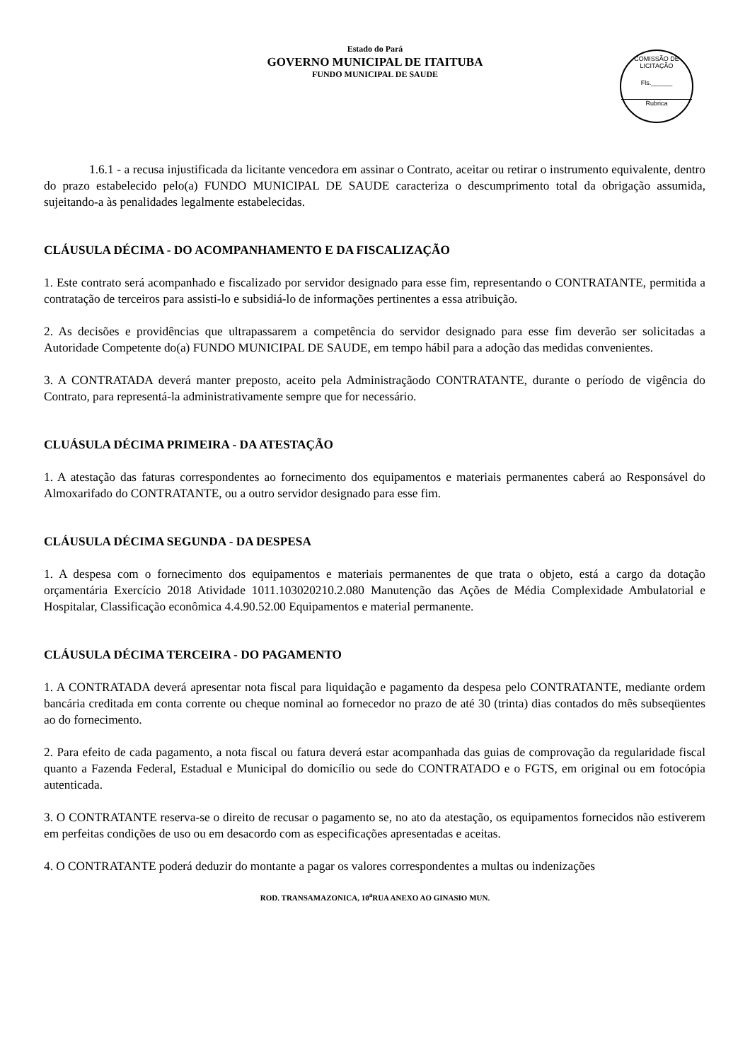Estado do Pará
GOVERNO MUNICIPAL DE ITAITUBA
FUNDO MUNICIPAL DE SAUDE
COMISSÃO DE LICITAÇÃO
Fls.______
Rubrica
1.6.1 - a recusa injustificada da licitante vencedora em assinar o Contrato, aceitar ou retirar o instrumento equivalente, dentro do prazo estabelecido pelo(a) FUNDO MUNICIPAL DE SAUDE caracteriza o descumprimento total da obrigação assumida, sujeitando-a às penalidades legalmente estabelecidas.
CLÁUSULA DÉCIMA - DO ACOMPANHAMENTO E DA FISCALIZAÇÃO
1. Este contrato será acompanhado e fiscalizado por servidor designado para esse fim, representando o CONTRATANTE, permitida a contratação de terceiros para assisti-lo e subsidiá-lo de informações pertinentes a essa atribuição.
2. As decisões e providências que ultrapassarem a competência do servidor designado para esse fim deverão ser solicitadas a Autoridade Competente do(a) FUNDO MUNICIPAL DE SAUDE, em tempo hábil para a adoção das medidas convenientes.
3. A CONTRATADA deverá manter preposto, aceito pela Administraçãodo CONTRATANTE, durante o período de vigência do Contrato, para representá-la administrativamente sempre que for necessário.
CLUÁSULA DÉCIMA PRIMEIRA - DA ATESTAÇÃO
1. A atestação das faturas correspondentes ao fornecimento dos equipamentos e materiais permanentes caberá ao Responsável do Almoxarifado do CONTRATANTE, ou a outro servidor designado para esse fim.
CLÁUSULA DÉCIMA SEGUNDA - DA DESPESA
1. A despesa com o fornecimento dos equipamentos e materiais permanentes de que trata o objeto, está a cargo da dotação orçamentária Exercício 2018 Atividade 1011.103020210.2.080 Manutenção das Ações de Média Complexidade Ambulatorial e Hospitalar, Classificação econômica 4.4.90.52.00 Equipamentos e material permanente.
CLÁUSULA DÉCIMA TERCEIRA - DO PAGAMENTO
1. A CONTRATADA deverá apresentar nota fiscal para liquidação e pagamento da despesa pelo CONTRATANTE, mediante ordem bancária creditada em conta corrente ou cheque nominal ao fornecedor no prazo de até 30 (trinta) dias contados do mês subseqüentes ao do fornecimento.
2. Para efeito de cada pagamento, a nota fiscal ou fatura deverá estar acompanhada das guias de comprovação da regularidade fiscal quanto a Fazenda Federal, Estadual e Municipal do domicílio ou sede do CONTRATADO e o FGTS, em original ou em fotocópia autenticada.
3. O CONTRATANTE reserva-se o direito de recusar o pagamento se, no ato da atestação, os equipamentos fornecidos não estiverem em perfeitas condições de uso ou em desacordo com as especificações apresentadas e aceitas.
4. O CONTRATANTE poderá deduzir do montante a pagar os valores correspondentes a multas ou indenizações
ROD. TRANSAMAZONICA, 10<sup>a</sup>RUA ANEXO AO GINASIO MUN.